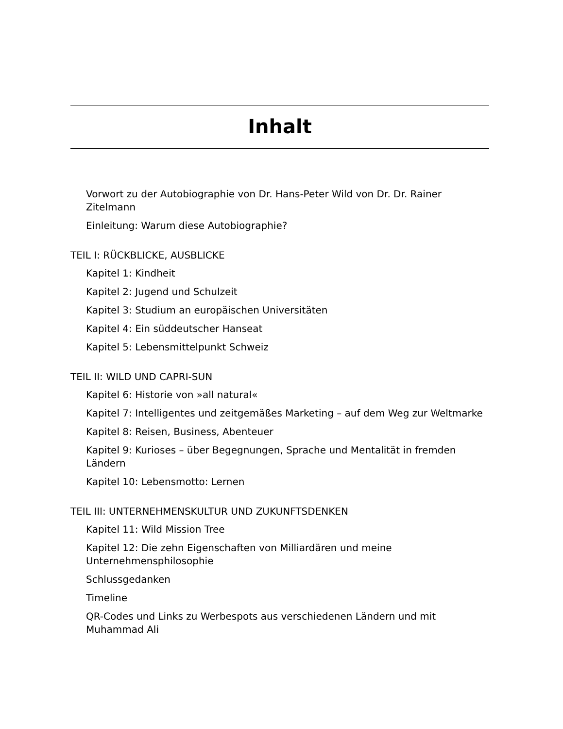Inhalt
Vorwort zu der Autobiographie von Dr. Hans-Peter Wild von Dr. Dr. Rainer Zitelmann
Einleitung: Warum diese Autobiographie?
TEIL I: RÜCKBLICKE, AUSBLICKE
Kapitel 1: Kindheit
Kapitel 2: Jugend und Schulzeit
Kapitel 3: Studium an europäischen Universitäten
Kapitel 4: Ein süddeutscher Hanseat
Kapitel 5: Lebensmittelpunkt Schweiz
TEIL II: WILD UND CAPRI-SUN
Kapitel 6: Historie von »all natural«
Kapitel 7: Intelligentes und zeitgemäßes Marketing – auf dem Weg zur Weltmarke
Kapitel 8: Reisen, Business, Abenteuer
Kapitel 9: Kurioses – über Begegnungen, Sprache und Mentalität in fremden Ländern
Kapitel 10: Lebensmotto: Lernen
TEIL III: UNTERNEHMENSKULTUR UND ZUKUNFTSDENKEN
Kapitel 11: Wild Mission Tree
Kapitel 12: Die zehn Eigenschaften von Milliardären und meine Unternehmensphilosophie
Schlussgedanken
Timeline
QR-Codes und Links zu Werbespots aus verschiedenen Ländern und mit Muhammad Ali